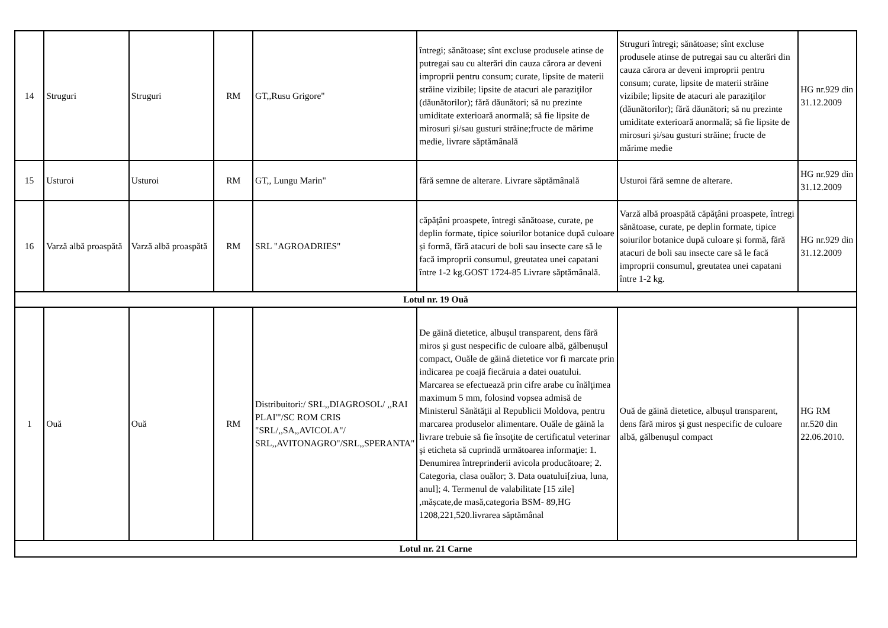| 14 | Struguri | Struguri | RM | GT,,Rusu Grigore" | întregi; sănătoase; sînt excluse produsele atinse de putregai sau cu alterări din cauza cărora ar deveni improprii pentru consum; curate, lipsite de materii străine vizibile; lipsite de atacuri ale paraziţilor (dăunătorilor); fără dăunători; să nu prezinte umiditate exterioară anormală; să fie lipsite de mirosuri şi/sau gusturi străine;fructe de mărime medie, livrare săptămânală | Struguri întregi; sănătoase; sînt excluse produsele atinse de putregai sau cu alterări din cauza cărora ar deveni improprii pentru consum; curate, lipsite de materii străine vizibile; lipsite de atacuri ale paraziţilor (dăunătorilor); fără dăunători; să nu prezinte umiditate exterioară anormală; să fie lipsite de mirosuri şi/sau gusturi străine; fructe de mărime medie | HG nr.929 din 31.12.2009 |
| 15 | Usturoi | Usturoi | RM | GT,, Lungu Marin" | fără semne de alterare. Livrare săptămânală | Usturoi fără semne de alterare. | HG nr.929 din 31.12.2009 |
| 16 | Varză albă proaspătă | Varză albă proaspătă | RM | SRL "AGROADRIES" | căpăţâni proaspete, întregi sănătoase, curate, pe deplin formate, tipice soiurilor botanice după culoare și formă, fără atacuri de boli sau insecte care să le facă improprii consumul, greutatea unei capatani între 1-2 kg.GOST 1724-85 Livrare săptămânală. | Varză albă proaspătă căpăţâni proaspete, întregi sănătoase, curate, pe deplin formate, tipice soiurilor botanice după culoare și formă, fără atacuri de boli sau insecte care să le facă improprii consumul, greutatea unei capatani între 1-2 kg. | HG nr.929 din 31.12.2009 |
| Lotul nr. 19 Ouă | | | | | | | |
| 1 | Ouă | Ouă | RM | Distribuitori:/ SRL,,DIAGROSOL/ ,,RAI PLAI'"/SC ROM CRIS "SRL/,,SA,,AVICOLA"/ SRL,,AVITONAGRO"/SRL,,SPERANTA" | De găină dietetice, albușul transparent, dens fără miros şi gust nespecific de culoare albă, gălbenușul compact, Ouăle de găină dietetice vor fi marcate prin indicarea pe coajă fiecăruia a datei ouatului. Marcarea se efectuează prin cifre arabe cu înălţimea maximum 5 mm, folosind vopsea admisă de Ministerul Sănătăţii al Republicii Moldova, pentru marcarea produselor alimentare. Ouăle de găină la livrare trebuie să fie însoţite de certificatul veterinar şi eticheta să cuprindă următoarea informaţie: 1. Denumirea întreprinderii avicola producătoare; 2. Categoria, clasa ouălor; 3. Data ouatului[ziua, luna, anul]; 4. Termenul de valabilitate [15 zile] ,mășcate,de masă,categoria BSM- 89,HG 1208,221,520.livrarea săptămânal | Ouă de găină dietetice, albușul transparent, dens fără miros şi gust nespecific de culoare albă, gălbenușul compact | HG RM nr.520 din 22.06.2010. |
| Lotul nr. 21 Carne | | | | | | | |